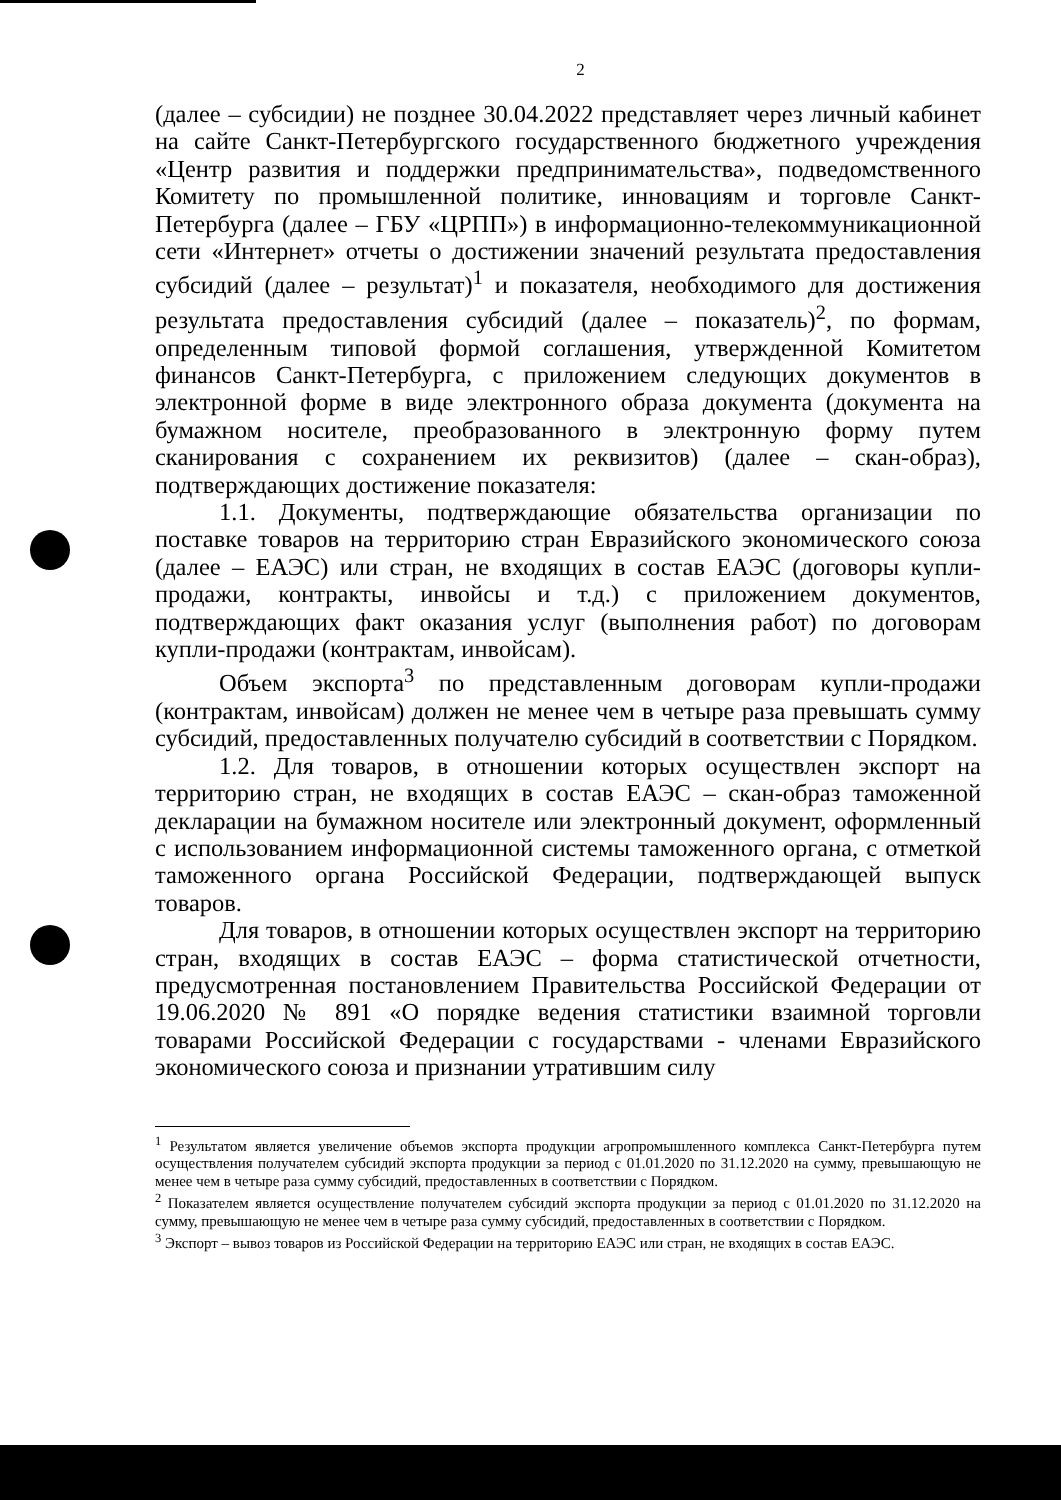2
(далее – субсидии) не позднее 30.04.2022 представляет через личный кабинет на сайте Санкт-Петербургского государственного бюджетного учреждения «Центр развития и поддержки предпринимательства», подведомственного Комитету по промышленной политике, инновациям и торговле Санкт-Петербурга (далее – ГБУ «ЦРПП») в информационно-телекоммуникационной сети «Интернет» отчеты о достижении значений результата предоставления субсидий (далее – результат)<sup>1</sup> и показателя, необходимого для достижения результата предоставления субсидий (далее – показатель)<sup>2</sup>, по формам, определенным типовой формой соглашения, утвержденной Комитетом финансов Санкт-Петербурга, с приложением следующих документов в электронной форме в виде электронного образа документа (документа на бумажном носителе, преобразованного в электронную форму путем сканирования с сохранением их реквизитов) (далее – скан-образ), подтверждающих достижение показателя:
1.1. Документы, подтверждающие обязательства организации по поставке товаров на территорию стран Евразийского экономического союза (далее – ЕАЭС) или стран, не входящих в состав ЕАЭС (договоры купли-продажи, контракты, инвойсы и т.д.) с приложением документов, подтверждающих факт оказания услуг (выполнения работ) по договорам купли-продажи (контрактам, инвойсам).
Объем экспорта<sup>3</sup> по представленным договорам купли-продажи (контрактам, инвойсам) должен не менее чем в четыре раза превышать сумму субсидий, предоставленных получателю субсидий в соответствии с Порядком.
1.2. Для товаров, в отношении которых осуществлен экспорт на территорию стран, не входящих в состав ЕАЭС – скан-образ таможенной декларации на бумажном носителе или электронный документ, оформленный с использованием информационной системы таможенного органа, с отметкой таможенного органа Российской Федерации, подтверждающей выпуск товаров.
Для товаров, в отношении которых осуществлен экспорт на территорию стран, входящих в состав ЕАЭС – форма статистической отчетности, предусмотренная постановлением Правительства Российской Федерации от 19.06.2020 № 891 «О порядке ведения статистики взаимной торговли товарами Российской Федерации с государствами - членами Евразийского экономического союза и признании утратившим силу
<sup>1</sup> Результатом является увеличение объемов экспорта продукции агропромышленного комплекса Санкт-Петербурга путем осуществления получателем субсидий экспорта продукции за период с 01.01.2020 по 31.12.2020 на сумму, превышающую не менее чем в четыре раза сумму субсидий, предоставленных в соответствии с Порядком.
<sup>2</sup> Показателем является осуществление получателем субсидий экспорта продукции за период с 01.01.2020 по 31.12.2020 на сумму, превышающую не менее чем в четыре раза сумму субсидий, предоставленных в соответствии с Порядком.
<sup>3</sup> Экспорт – вывоз товаров из Российской Федерации на территорию ЕАЭС или стран, не входящих в состав ЕАЭС.